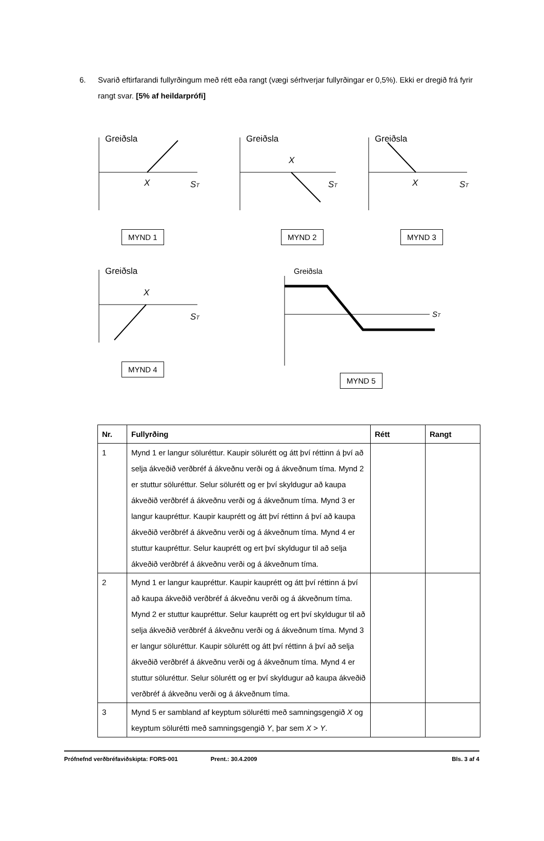6. Svarið eftirfarandi fullyrðingum með rétt eða rangt (vægi sérhverjar fullyrðingar er 0,5%). Ekki er dregið frá fyrir rangt svar. [5% af heildarprófi]
Greiðsla
X
ST
MYND 1
Greiðsla
X
ST
MYND 2
Greiðsla
X
ST
MYND 3
Greiðsla
X
ST
MYND 4
Greiðsla
ST
MYND 5
| Nr. | Fullyrðing | Rétt | Rangt |
| --- | --- | --- | --- |
| 1 | Mynd 1 er langur söluréttur. Kaupir sölurétt og átt því réttinn á því að selja ákveðið verðbréf á ákveðnu verði og á ákveðnum tíma. Mynd 2 er stuttur söluréttur. Selur sölurétt og er því skyldugur að kaupa ákveðið verðbréf á ákveðnu verði og á ákveðnum tíma. Mynd 3 er langur kaupréttur. Kaupir kauprétt og átt því réttinn á því að kaupa ákveðið verðbréf á ákveðnu verði og á ákveðnum tíma. Mynd 4 er stuttur kaupréttur. Selur kauprétt og ert því skyldugur til að selja ákveðið verðbréf á ákveðnu verði og á ákveðnum tíma. | | |
| 2 | Mynd 1 er langur kaupréttur. Kaupir kauprétt og átt því réttinn á því að kaupa ákveðið verðbréf á ákveðnu verði og á ákveðnum tíma. Mynd 2 er stuttur kaupréttur. Selur kauprétt og ert því skyldugur til að selja ákveðið verðbréf á ákveðnu verði og á ákveðnum tíma. Mynd 3 er langur söluréttur. Kaupir sölurétt og átt því réttinn á því að selja ákveðið verðbréf á ákveðnu verði og á ákveðnum tíma. Mynd 4 er stuttur söluréttur. Selur sölurétt og er því skyldugur að kaupa ákveðið verðbréf á ákveðnu verði og á ákveðnum tíma. | | |
| 3 | Mynd 5 er sambland af keyptum sölurétti með samningsgengið X og keyptum sölurétti með samningsgengið Y , þar sem X > Y . | | |
Prófnefnd verðbréfaviðskipta: FORS-001 Prent.: 30.4.2009 Bls. 3 af 4